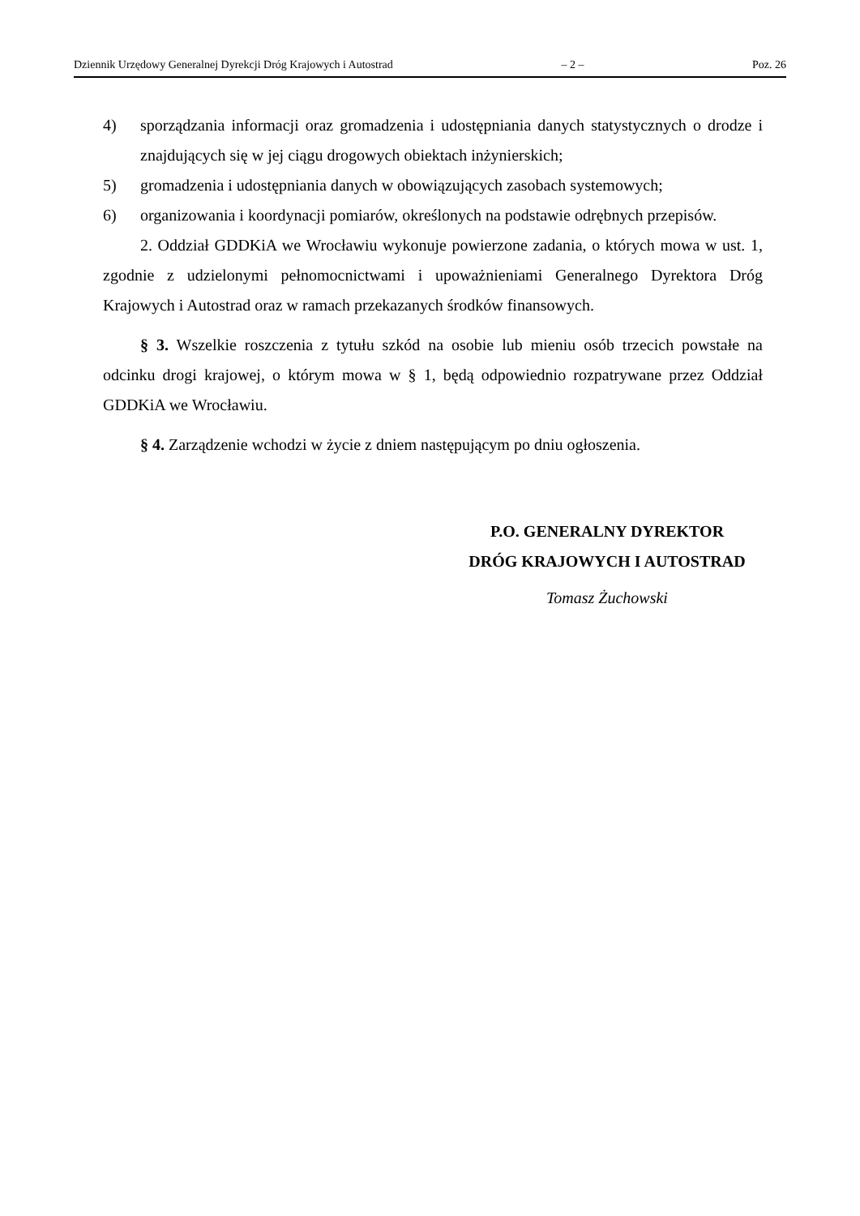Dziennik Urzędowy Generalnej Dyrekcji Dróg Krajowych i Autostrad – 2 – Poz. 26
4) sporządzania informacji oraz gromadzenia i udostępniania danych statystycznych o drodze i znajdujących się w jej ciągu drogowych obiektach inżynierskich;
5) gromadzenia i udostępniania danych w obowiązujących zasobach systemowych;
6) organizowania i koordynacji pomiarów, określonych na podstawie odrębnych przepisów.
2. Oddział GDDKiA we Wrocławiu wykonuje powierzone zadania, o których mowa w ust. 1, zgodnie z udzielonymi pełnomocnictwami i upoważnieniami Generalnego Dyrektora Dróg Krajowych i Autostrad oraz w ramach przekazanych środków finansowych.
§ 3. Wszelkie roszczenia z tytułu szkód na osobie lub mieniu osób trzecich powstałe na odcinku drogi krajowej, o którym mowa w § 1, będą odpowiednio rozpatrywane przez Oddział GDDKiA we Wrocławiu.
§ 4. Zarządzenie wchodzi w życie z dniem następującym po dniu ogłoszenia.
P.O. GENERALNY DYREKTOR
DRÓG KRAJOWYCH I AUTOSTRAD
Tomasz Żuchowski